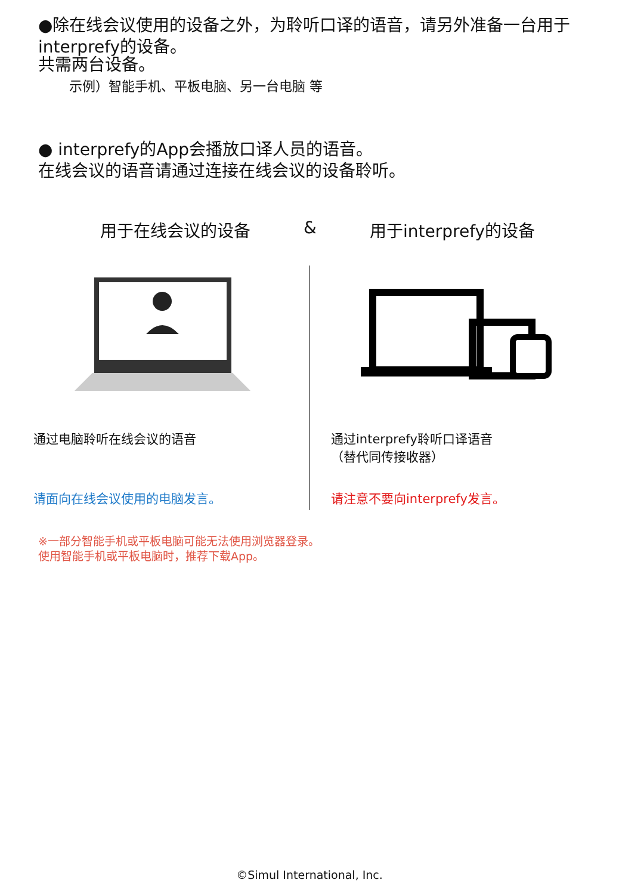●除在线会议使用的设备之外，为聆听口译的语音，请另外准备一台用于interprefy的设备。
共需两台设备。
示例）智能手机、平板电脑、另一台电脑 等
● interprefy的App会播放口译人员的语音。
在线会议的语音请通过连接在线会议的设备聆听。
用于在线会议的设备 & 用于interprefy的设备
通过电脑聆听在线会议的语音
请面向在线会议使用的电脑发言。
通过interprefy聆听口译语音
（替代同传接收器）
请注意不要向interprefy发言。
※一部分智能手机或平板电脑可能无法使用浏览器登录。
使用智能手机或平板电脑时，推荐下载App。
©Simul International, Inc.